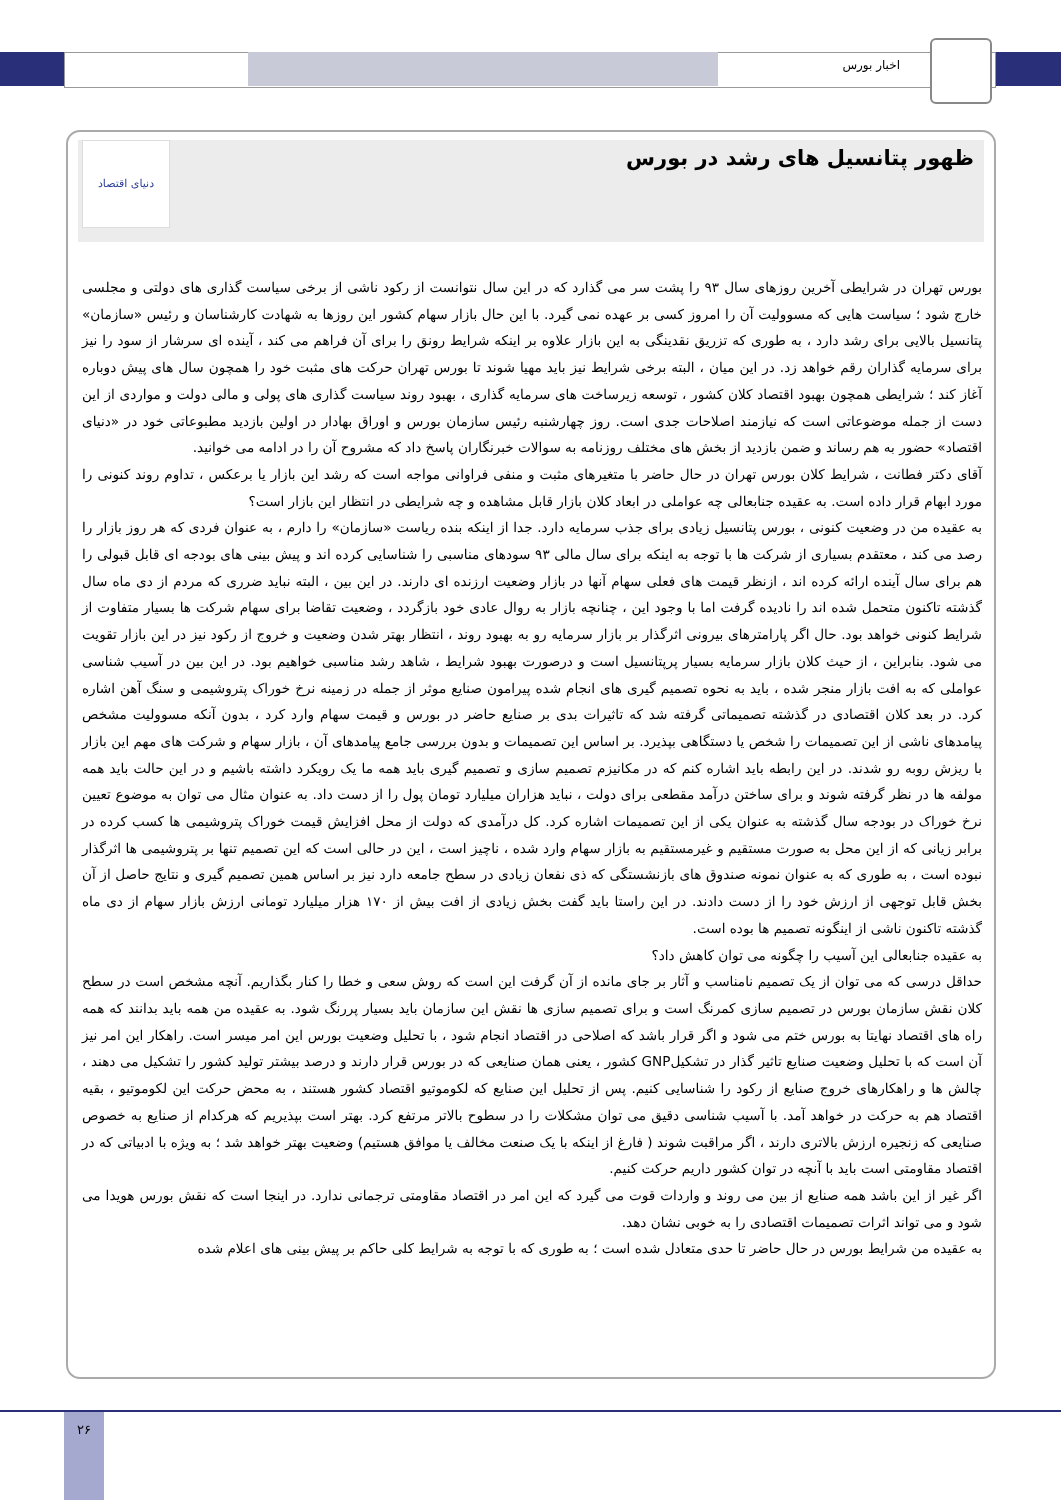اخبار بورس
ظهور پتانسیل های رشد در بورس
دنیای اقتصاد
بورس تهران در شرایطی آخرین روزهای سال ۹۳ را پشت سر می گذارد که در این سال نتوانست از رکود ناشی از برخی سیاست گذاری های دولتی و مجلسی خارج شود ؛ سیاست هایی که مسوولیت آن را امروز کسی بر عهده نمی گیرد. با این حال بازار سهام کشور این روزها به شهادت کارشناسان و رئیس «سازمان» پتانسیل بالایی برای رشد دارد ، به طوری که تزریق نقدینگی به این بازار علاوه بر اینکه شرایط رونق را برای آن فراهم می کند ، آینده ای سرشار از سود را نیز برای سرمایه گذاران رقم خواهد زد. در این میان ، البته برخی شرایط نیز باید مهیا شوند تا بورس تهران حرکت های مثبت خود را همچون سال های پیش دوباره آغاز کند ؛ شرایطی همچون بهبود اقتصاد کلان کشور ، توسعه زیرساخت های سرمایه گذاری ، بهبود روند سیاست گذاری های پولی و مالی دولت و مواردی از این دست از جمله موضوعاتی است که نیازمند اصلاحات جدی است. روز چهارشنبه رئیس سازمان بورس و اوراق بهادار در اولین بازدید مطبوعاتی خود در «دنیای اقتصاد» حضور به هم رساند و ضمن بازدید از بخش های مختلف روزنامه به سوالات خبرنگاران پاسخ داد که مشروح آن را در ادامه می خوانید.
آقای دکتر فطانت ، شرایط کلان بورس تهران در حال حاضر با متغیرهای مثبت و منفی فراوانی مواجه است که رشد این بازار یا برعکس ، تداوم روند کنونی را مورد ابهام قرار داده است. به عقیده جنابعالی چه عواملی در ابعاد کلان بازار قابل مشاهده و چه شرایطی در انتظار این بازار است؟
به عقیده من در وضعیت کنونی ، بورس پتانسیل زیادی برای جذب سرمایه دارد. جدا از اینکه بنده ریاست «سازمان» را دارم ، به عنوان فردی که هر روز بازار را رصد می کند ، معتقدم بسیاری از شرکت ها با توجه به اینکه برای سال مالی ۹۳ سودهای مناسبی را شناسایی کرده اند و پیش بینی های بودجه ای قابل قبولی را هم برای سال آینده ارائه کرده اند ، ازنظر قیمت های فعلی سهام آنها در بازار وضعیت ارزنده ای دارند. در این بین ، البته نباید ضرری که مردم از دی ماه سال گذشته تاکنون متحمل شده اند را نادیده گرفت اما با وجود این ، چنانچه بازار به روال عادی خود بازگردد ، وضعیت تقاضا برای سهام شرکت ها بسیار متفاوت از شرایط کنونی خواهد بود. حال اگر پارامترهای بیرونی اثرگذار بر بازار سرمایه رو به بهبود روند ، انتظار بهتر شدن وضعیت و خروج از رکود نیز در این بازار تقویت می شود. بنابراین ، از حیث کلان بازار سرمایه بسیار پرپتانسیل است و درصورت بهبود شرایط ، شاهد رشد مناسبی خواهیم بود. در این بین در آسیب شناسی عواملی که به افت بازار منجر شده ، باید به نحوه تصمیم گیری های انجام شده پیرامون صنایع موثر از جمله در زمینه نرخ خوراک پتروشیمی و سنگ آهن اشاره کرد. در بعد کلان اقتصادی در گذشته تصمیماتی گرفته شد که تاثیرات بدی بر صنایع حاضر در بورس و قیمت سهام وارد کرد ، بدون آنکه مسوولیت مشخص پیامدهای ناشی از این تصمیمات را شخص یا دستگاهی بپذیرد. بر اساس این تصمیمات و بدون بررسی جامع پیامدهای آن ، بازار سهام و شرکت های مهم این بازار با ریزش روبه رو شدند. در این رابطه باید اشاره کنم که در مکانیزم تصمیم سازی و تصمیم گیری باید همه ما یک رویکرد داشته باشیم و در این حالت باید همه مولفه ها در نظر گرفته شوند و برای ساختن درآمد مقطعی برای دولت ، نباید هزاران میلیارد تومان پول را از دست داد. به عنوان مثال می توان به موضوع تعیین نرخ خوراک در بودجه سال گذشته به عنوان یکی از این تصمیمات اشاره کرد. کل درآمدی که دولت از محل افزایش قیمت خوراک پتروشیمی ها کسب کرده در برابر زیانی که از این محل به صورت مستقیم و غیرمستقیم به بازار سهام وارد شده ، ناچیز است ، این در حالی است که این تصمیم تنها بر پتروشیمی ها اثرگذار نبوده است ، به طوری که به عنوان نمونه صندوق های بازنشستگی که ذی نفعان زیادی در سطح جامعه دارد نیز بر اساس همین تصمیم گیری و نتایج حاصل از آن بخش قابل توجهی از ارزش خود را از دست دادند. در این راستا باید گفت بخش زیادی از افت بیش از ۱۷۰ هزار میلیارد تومانی ارزش بازار سهام از دی ماه گذشته تاکنون ناشی از اینگونه تصمیم ها بوده است.
به عقیده جنابعالی این آسیب را چگونه می توان کاهش داد؟
حداقل درسی که می توان از یک تصمیم نامناسب و آثار بر جای مانده از آن گرفت این است که روش سعی و خطا را کنار بگذاریم. آنچه مشخص است در سطح کلان نقش سازمان بورس در تصمیم سازی کمرنگ است و برای تصمیم سازی ها نقش این سازمان باید بسیار پررنگ شود. به عقیده من همه باید بدانند که همه راه های اقتصاد نهایتا به بورس ختم می شود و اگر قرار باشد که اصلاحی در اقتصاد انجام شود ، با تحلیل وضعیت بورس این امر میسر است. راهکار این امر نیز آن است که با تحلیل وضعیت صنایع تاثیر گذار در تشکیلGNP کشور ، یعنی همان صنایعی که در بورس قرار دارند و درصد بیشتر تولید کشور را تشکیل می دهند ، چالش ها و راهکارهای خروج صنایع از رکود را شناسایی کنیم. پس از تحلیل این صنایع که لکوموتیو اقتصاد کشور هستند ، به محض حرکت این لکوموتیو ، بقیه اقتصاد هم به حرکت در خواهد آمد. با آسیب شناسی دقیق می توان مشکلات را در سطوح بالاتر مرتفع کرد. بهتر است بپذیریم که هرکدام از صنایع به خصوص صنایعی که زنجیره ارزش بالاتری دارند ، اگر مراقبت شوند ( فارغ از اینکه با یک صنعت مخالف یا موافق هستیم) وضعیت بهتر خواهد شد ؛ به ویژه با ادبیاتی که در اقتصاد مقاومتی است باید با آنچه در توان کشور داریم حرکت کنیم.
اگر غیر از این باشد همه صنایع از بین می روند و واردات قوت می گیرد که این امر در اقتصاد مقاومتی ترجمانی ندارد. در اینجا است که نقش بورس هویدا می شود و می تواند اثرات تصمیمات اقتصادی را به خوبی نشان دهد.
به عقیده من شرایط بورس در حال حاضر تا حدی متعادل شده است ؛ به طوری که با توجه به شرایط کلی حاکم بر پیش بینی های اعلام شده
۲۶